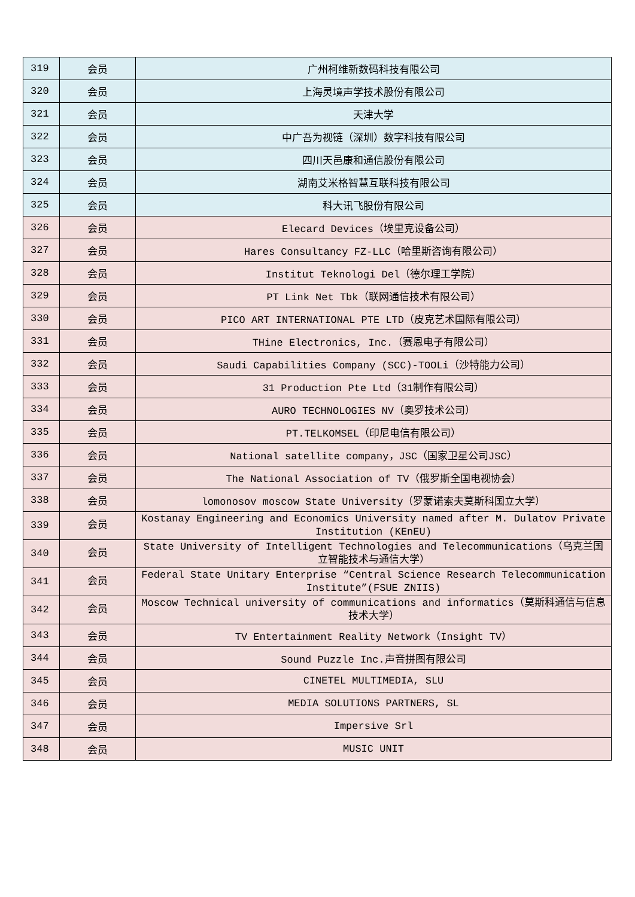| 319 | 会员 | 广州柯维新数码科技有限公司 |
| 320 | 会员 | 上海灵境声学技术股份有限公司 |
| 321 | 会员 | 天津大学 |
| 322 | 会员 | 中广吾为视链（深圳）数字科技有限公司 |
| 323 | 会员 | 四川天邑康和通信股份有限公司 |
| 324 | 会员 | 湖南艾米格智慧互联科技有限公司 |
| 325 | 会员 | 科大讯飞股份有限公司 |
| 326 | 会员 | Elecard Devices（埃里克设备公司） |
| 327 | 会员 | Hares Consultancy FZ-LLC（哈里斯咨询有限公司） |
| 328 | 会员 | Institut Teknologi Del（德尔理工学院） |
| 329 | 会员 | PT Link Net Tbk（联网通信技术有限公司） |
| 330 | 会员 | PICO ART INTERNATIONAL PTE LTD（皮克艺术国际有限公司） |
| 331 | 会员 | THine Electronics, Inc.（赛恩电子有限公司） |
| 332 | 会员 | Saudi Capabilities Company (SCC)-TOOLi（沙特能力公司） |
| 333 | 会员 | 31 Production Pte Ltd（31制作有限公司） |
| 334 | 会员 | AURO TECHNOLOGIES NV（奥罗技术公司） |
| 335 | 会员 | PT.TELKOMSEL（印尼电信有限公司） |
| 336 | 会员 | National satellite company，JSC（国家卫星公司JSC） |
| 337 | 会员 | The National Association of TV（俄罗斯全国电视协会） |
| 338 | 会员 | lomonosov moscow State University（罗蒙诺索夫莫斯科国立大学） |
| 339 | 会员 | Kostanay Engineering and Economics University named after M. Dulatov Private Institution (KEnEU) |
| 340 | 会员 | State University of Intelligent Technologies and Telecommunications（乌克兰国立智能技术与通信大学） |
| 341 | 会员 | Federal State Unitary Enterprise “Central Science Research Telecommunication Institute”(FSUE ZNIIS) |
| 342 | 会员 | Moscow Technical university of communications and informatics（莫斯科通信与信息技术大学） |
| 343 | 会员 | TV Entertainment Reality Network（Insight TV） |
| 344 | 会员 | Sound Puzzle Inc.声音拼图有限公司 |
| 345 | 会员 | CINETEL MULTIMEDIA, SLU |
| 346 | 会员 | MEDIA SOLUTIONS PARTNERS, SL |
| 347 | 会员 | Impersive Srl |
| 348 | 会员 | MUSIC UNIT |